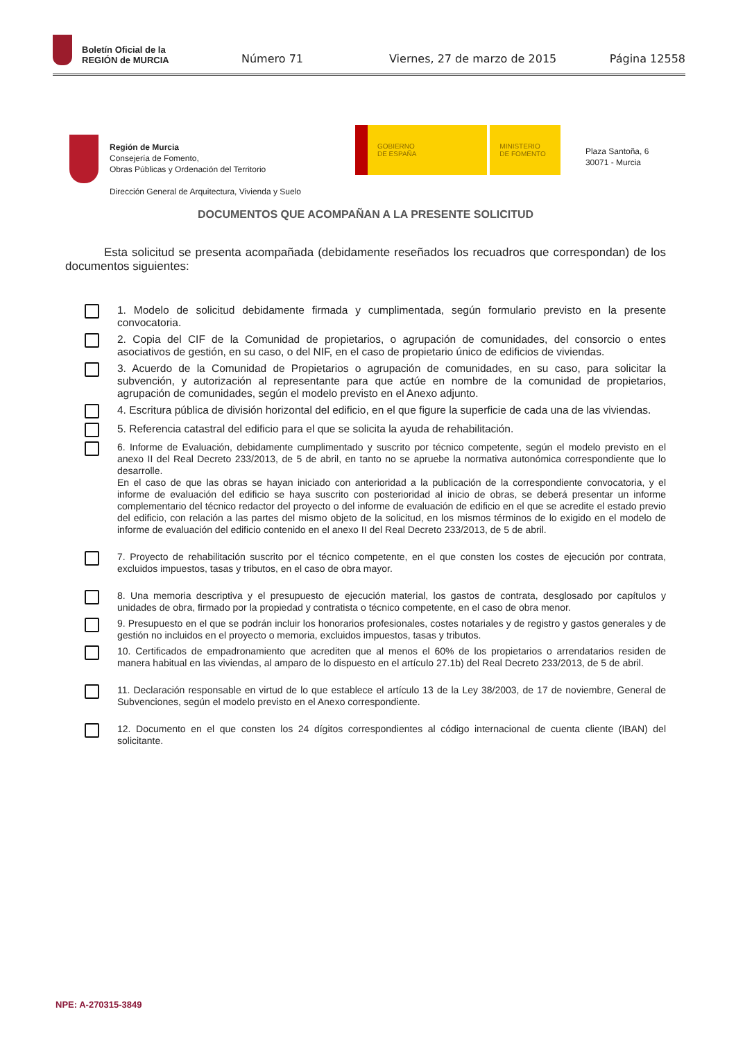Boletín Oficial de la
REGIÓN de MURCIA
Número 71 Viernes, 27 de marzo de 2015 Página 12558
Región de Murcia
Consejería de Fomento,
Obras Públicas y Ordenación del Territorio
Dirección General de Arquitectura, Vivienda y Suelo
GOBIERNO
DE ESPAÑA
MINISTERIO
DE FOMENTO
Plaza Santoña, 6
30071 - Murcia
DOCUMENTOS QUE ACOMPAÑAN A LA PRESENTE SOLICITUD
Esta solicitud se presenta acompañada (debidamente reseñados los recuadros que correspondan) de los documentos siguientes:
1. Modelo de solicitud debidamente firmada y cumplimentada, según formulario previsto en la presente convocatoria.
2. Copia del CIF de la Comunidad de propietarios, o agrupación de comunidades, del consorcio o entes asociativos de gestión, en su caso, o del NIF, en el caso de propietario único de edificios de viviendas.
3. Acuerdo de la Comunidad de Propietarios o agrupación de comunidades, en su caso, para solicitar la subvención, y autorización al representante para que actúe en nombre de la comunidad de propietarios, agrupación de comunidades, según el modelo previsto en el Anexo adjunto.
4. Escritura pública de división horizontal del edificio, en el que figure la superficie de cada una de las viviendas.
5. Referencia catastral del edificio para el que se solicita la ayuda de rehabilitación.
6. Informe de Evaluación, debidamente cumplimentado y suscrito por técnico competente, según el modelo previsto en el anexo II del Real Decreto 233/2013, de 5 de abril, en tanto no se apruebe la normativa autonómica correspondiente que lo desarrolle.
En el caso de que las obras se hayan iniciado con anterioridad a la publicación de la correspondiente convocatoria, y el informe de evaluación del edificio se haya suscrito con posterioridad al inicio de obras, se deberá presentar un informe complementario del técnico redactor del proyecto o del informe de evaluación de edificio en el que se acredite el estado previo del edificio, con relación a las partes del mismo objeto de la solicitud, en los mismos términos de lo exigido en el modelo de informe de evaluación del edificio contenido en el anexo II del Real Decreto 233/2013, de 5 de abril.
7. Proyecto de rehabilitación suscrito por el técnico competente, en el que consten los costes de ejecución por contrata, excluidos impuestos, tasas y tributos, en el caso de obra mayor.
8. Una memoria descriptiva y el presupuesto de ejecución material, los gastos de contrata, desglosado por capítulos y unidades de obra, firmado por la propiedad y contratista o técnico competente, en el caso de obra menor.
9. Presupuesto en el que se podrán incluir los honorarios profesionales, costes notariales y de registro y gastos generales y de gestión no incluidos en el proyecto o memoria, excluidos impuestos, tasas y tributos.
10. Certificados de empadronamiento que acrediten que al menos el 60% de los propietarios o arrendatarios residen de manera habitual en las viviendas, al amparo de lo dispuesto en el artículo 27.1b) del Real Decreto 233/2013, de 5 de abril.
11. Declaración responsable en virtud de lo que establece el artículo 13 de la Ley 38/2003, de 17 de noviembre, General de Subvenciones, según el modelo previsto en el Anexo correspondiente.
12. Documento en el que consten los 24 dígitos correspondientes al código internacional de cuenta cliente (IBAN) del solicitante.
NPE: A-270315-3849